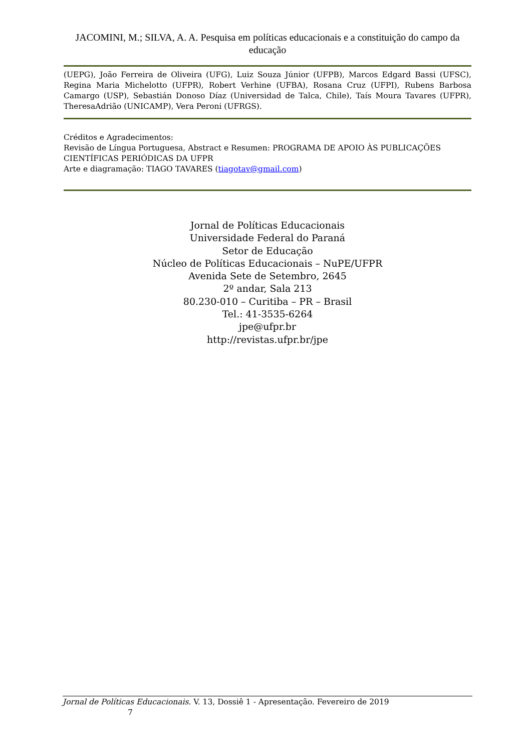JACOMINI, M.; SILVA, A. A. Pesquisa em políticas educacionais e a constituição do campo da educação
(UEPG), João Ferreira de Oliveira (UFG), Luiz Souza Júnior (UFPB), Marcos Edgard Bassi (UFSC), Regina Maria Michelotto (UFPR), Robert Verhine (UFBA), Rosana Cruz (UFPI), Rubens Barbosa Camargo (USP), Sebastián Donoso Díaz (Universidad de Talca, Chile), Taís Moura Tavares (UFPR), TheresaAdrião (UNICAMP), Vera Peroni (UFRGS).
Créditos e Agradecimentos:
Revisão de Língua Portuguesa, Abstract e Resumen: PROGRAMA DE APOIO ÀS PUBLICAÇÕES CIENTÍFICAS PERIÓDICAS DA UFPR
Arte e diagramação: TIAGO TAVARES (tiagotav@gmail.com)
Jornal de Políticas Educacionais
Universidade Federal do Paraná
Setor de Educação
Núcleo de Políticas Educacionais – NuPE/UFPR
Avenida Sete de Setembro, 2645
2º andar, Sala 213
80.230-010 – Curitiba – PR – Brasil
Tel.: 41-3535-6264
jpe@ufpr.br
http://revistas.ufpr.br/jpe
Jornal de Políticas Educacionais. V. 13, Dossiê 1 - Apresentação. Fevereiro de 2019
7